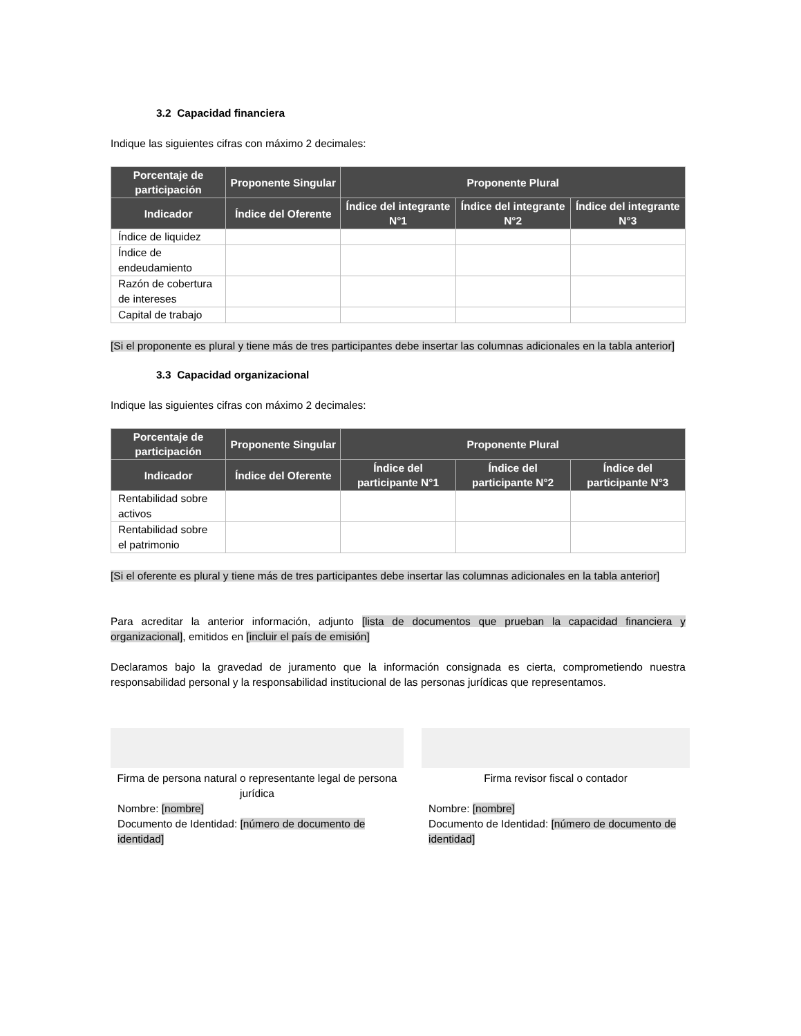3.2 Capacidad financiera
Indique las siguientes cifras con máximo 2 decimales:
| Porcentaje de participación | Proponente Singular | Proponente Plural | | |
| --- | --- | --- | --- | --- |
| Indicador | Índice del Oferente | Índice del integrante N°1 | Índice del integrante N°2 | Índice del integrante N°3 |
| Índice de liquidez | | | | |
| Índice de endeudamiento | | | | |
| Razón de cobertura de intereses | | | | |
| Capital de trabajo | | | | |
[Si el proponente es plural y tiene más de tres participantes debe insertar las columnas adicionales en la tabla anterior]
3.3 Capacidad organizacional
Indique las siguientes cifras con máximo 2 decimales:
| Porcentaje de participación | Proponente Singular | Proponente Plural | | |
| --- | --- | --- | --- | --- |
| Indicador | Índice del Oferente | Índice del participante N°1 | Índice del participante N°2 | Índice del participante N°3 |
| Rentabilidad sobre activos | | | | |
| Rentabilidad sobre el patrimonio | | | | |
[Si el oferente es plural y tiene más de tres participantes debe insertar las columnas adicionales en la tabla anterior]
Para acreditar la anterior información, adjunto [lista de documentos que prueban la capacidad financiera y organizacional], emitidos en [incluir el país de emisión]
Declaramos bajo la gravedad de juramento que la información consignada es cierta, comprometiendo nuestra responsabilidad personal y la responsabilidad institucional de las personas jurídicas que representamos.
Firma de persona natural o representante legal de persona jurídica
Nombre: [nombre]
Documento de Identidad: [número de documento de identidad]
Firma revisor fiscal o contador
Nombre: [nombre]
Documento de Identidad: [número de documento de identidad]